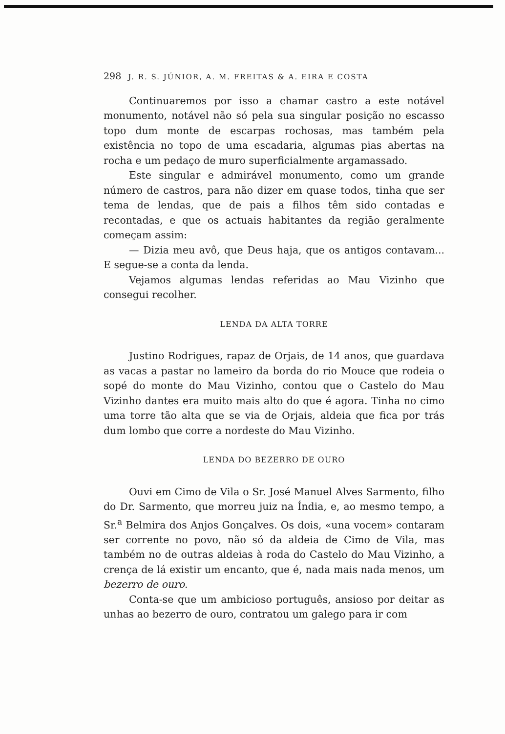298 J. R. S. JÚNIOR, A. M. FREITAS & A. EIRA E COSTA
Continuaremos por isso a chamar castro a este notável monumento, notável não só pela sua singular posição no escasso topo dum monte de escarpas rochosas, mas também pela existência no topo de uma escadaria, algumas pias abertas na rocha e um pedaço de muro superficialmente argamassado.
Este singular e admirável monumento, como um grande número de castros, para não dizer em quase todos, tinha que ser tema de lendas, que de pais a filhos têm sido contadas e recontadas, e que os actuais habitantes da região geralmente começam assim:
— Dizia meu avô, que Deus haja, que os antigos contavam... E segue-se a conta da lenda.
Vejamos algumas lendas referidas ao Mau Vizinho que consegui recolher.
LENDA DA ALTA TORRE
Justino Rodrigues, rapaz de Orjais, de 14 anos, que guardava as vacas a pastar no lameiro da borda do rio Mouce que rodeia o sopé do monte do Mau Vizinho, contou que o Castelo do Mau Vizinho dantes era muito mais alto do que é agora. Tinha no cimo uma torre tão alta que se via de Orjais, aldeia que fica por trás dum lombo que corre a nordeste do Mau Vizinho.
LENDA DO BEZERRO DE OURO
Ouvi em Cimo de Vila o Sr. José Manuel Alves Sarmento, filho do Dr. Sarmento, que morreu juiz na Índia, e, ao mesmo tempo, a Sr.<sup>a</sup> Belmira dos Anjos Gonçalves. Os dois, «una vocem» contaram ser corrente no povo, não só da aldeia de Cimo de Vila, mas também no de outras aldeias à roda do Castelo do Mau Vizinho, a crença de lá existir um encanto, que é, nada mais nada menos, um bezerro de ouro.
Conta-se que um ambicioso português, ansioso por deitar as unhas ao bezerro de ouro, contratou um galego para ir com